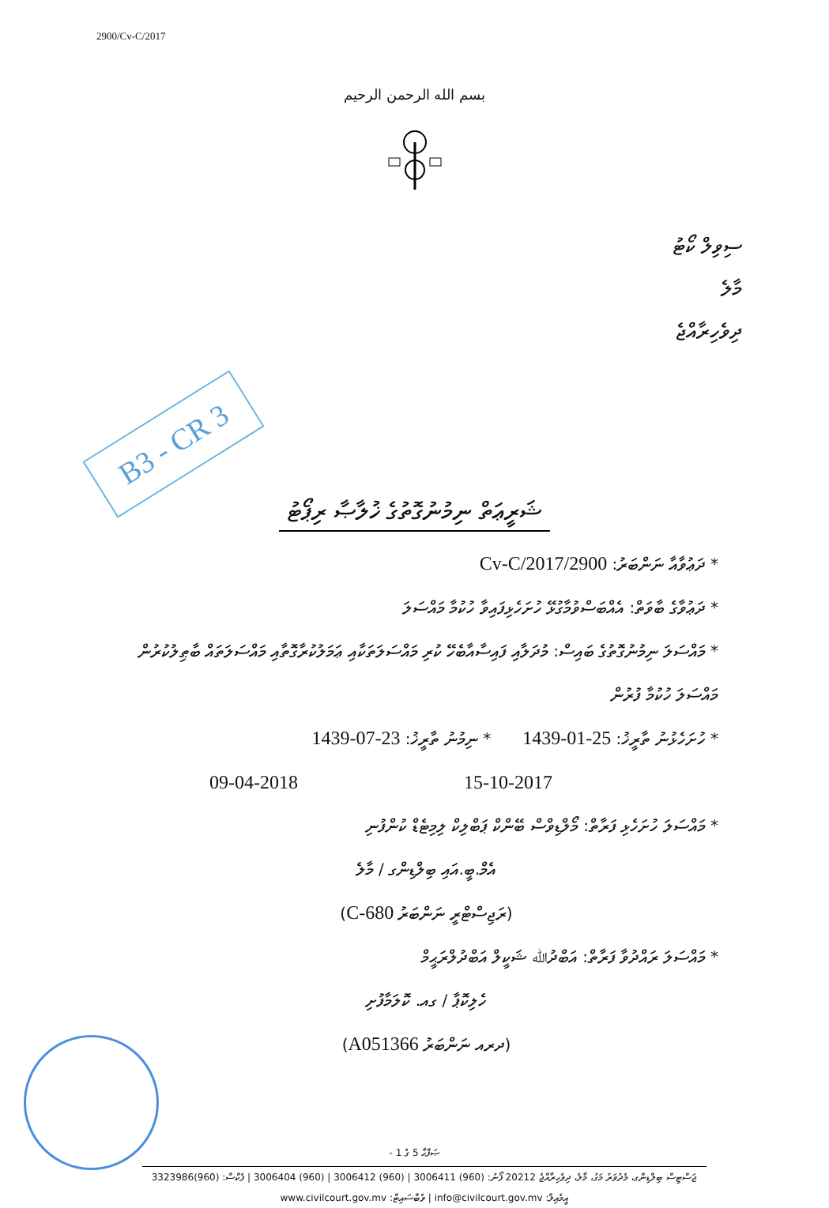2900/Cv-C/2017
بسم الله الرحمن الرحيم
ސިވިލް ކޯޓު
މާލެ
ދިވެހިރާއްޖެ
B3 - CR 3
ޝަރީޢަތް ނިމުނުގޮތުގެ ޚުލާޞާ ރިޕޯޓު
* ދަޢުވާއާ ނަންބަރު: 2900/Cv-C/2017
* ދަޢުވާގެ ބާވަތް: އެއްބަސްވުމާގުޅޭ ހުށަހެޅިފައިވާ ހުކުމާ މައްސަލަ
* މައްސަލަ ނިމުނުގޮތުގެ ބައިސް: މުދަލާއި ފައިސާއާބެހޭ ކުރި މައްސަލަތަކާއި ޢަމަލުކުރާގޮތާއި މައްސަލަތައް ބާޠިލުކުރުން މައްސަލަ ހުކުމާ ފުރުން
* ހުށަހެޅުނު ތާރީޚު: 25-01-1439
* ނިމުނު ތާރީޚު: 23-07-1439
15-10-2017 09-04-2018
* މައްސަލަ ހުށަހެޅި ފަރާތް: މޯލްޑިވްސް ބޭންކް ޕަބްލިކް ލިމިޓެޑް ކުންފުނި
އެމް.ބީ.އައި ބިލްޑިންގ / މާލެ
(ރަޖިސްޓްރީ ނަންބަރު C-680)
* މައްސަލަ ރައްދުވާ ފަރާތް: އަބްދުﷲ ޝަކީލް އަބްދުލްރަޙީމް
ހެލިކޮޕާ / ގއ. ކޮލަމާފުށި
(ދރއ ނަންބަރު A051366)
ޞަފްޙާ 5 ގެ 1 -
ޖަސްޓިސް ބިލްޑިންގ، މެދުވަރު މަގު، މާލެ، ދިވެހިރާއްޖެ 20212 ފޯނު: (960) 3006411 | (960) 3006412 | (960) 3006404 | ފެކްސް: (960)3323986
އީމެއިލް: info@civilcourt.gov.mv | ވެބްސައިޓް: www.civilcourt.gov.mv